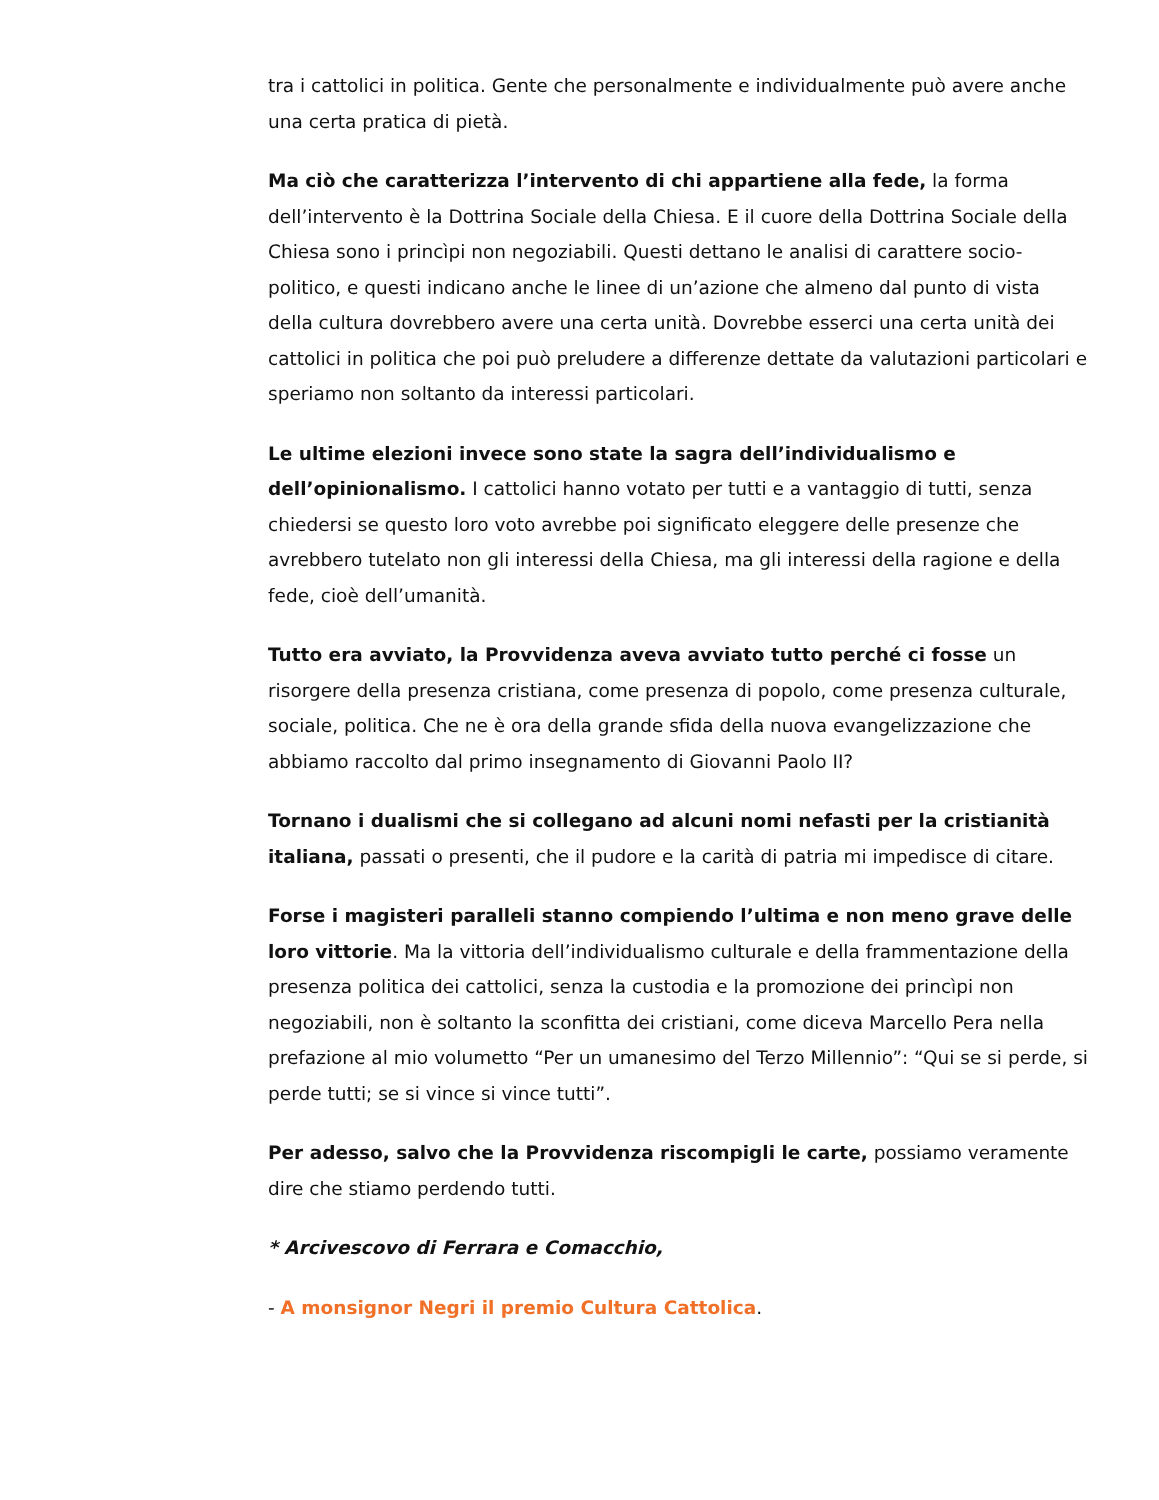tra i cattolici in politica. Gente che personalmente e individualmente può avere anche una certa pratica di pietà.
Ma ciò che caratterizza l’intervento di chi appartiene alla fede, la forma dell’intervento è la Dottrina Sociale della Chiesa. E il cuore della Dottrina Sociale della Chiesa sono i princìpi non negoziabili. Questi dettano le analisi di carattere socio-politico, e questi indicano anche le linee di un’azione che almeno dal punto di vista della cultura dovrebbero avere una certa unità. Dovrebbe esserci una certa unità dei cattolici in politica che poi può preludere a differenze dettate da valutazioni particolari e speriamo non soltanto da interessi particolari.
Le ultime elezioni invece sono state la sagra dell’individualismo e dell’opinionalismo. I cattolici hanno votato per tutti e a vantaggio di tutti, senza chiedersi se questo loro voto avrebbe poi significato eleggere delle presenze che avrebbero tutelato non gli interessi della Chiesa, ma gli interessi della ragione e della fede, cioè dell’umanità.
Tutto era avviato, la Provvidenza aveva avviato tutto perché ci fosse un risorgere della presenza cristiana, come presenza di popolo, come presenza culturale, sociale, politica. Che ne è ora della grande sfida della nuova evangelizzazione che abbiamo raccolto dal primo insegnamento di Giovanni Paolo II?
Tornano i dualismi che si collegano ad alcuni nomi nefasti per la cristianità italiana, passati o presenti, che il pudore e la carità di patria mi impedisce di citare.
Forse i magisteri paralleli stanno compiendo l’ultima e non meno grave delle loro vittorie. Ma la vittoria dell’individualismo culturale e della frammentazione della presenza politica dei cattolici, senza la custodia e la promozione dei princìpi non negoziabili, non è soltanto la sconfitta dei cristiani, come diceva Marcello Pera nella prefazione al mio volumetto “Per un umanesimo del Terzo Millennio”: “Qui se si perde, si perde tutti; se si vince si vince tutti”.
Per adesso, salvo che la Provvidenza riscompigli le carte, possiamo veramente dire che stiamo perdendo tutti.
* Arcivescovo di Ferrara e Comacchio,
- A monsignor Negri il premio Cultura Cattolica.